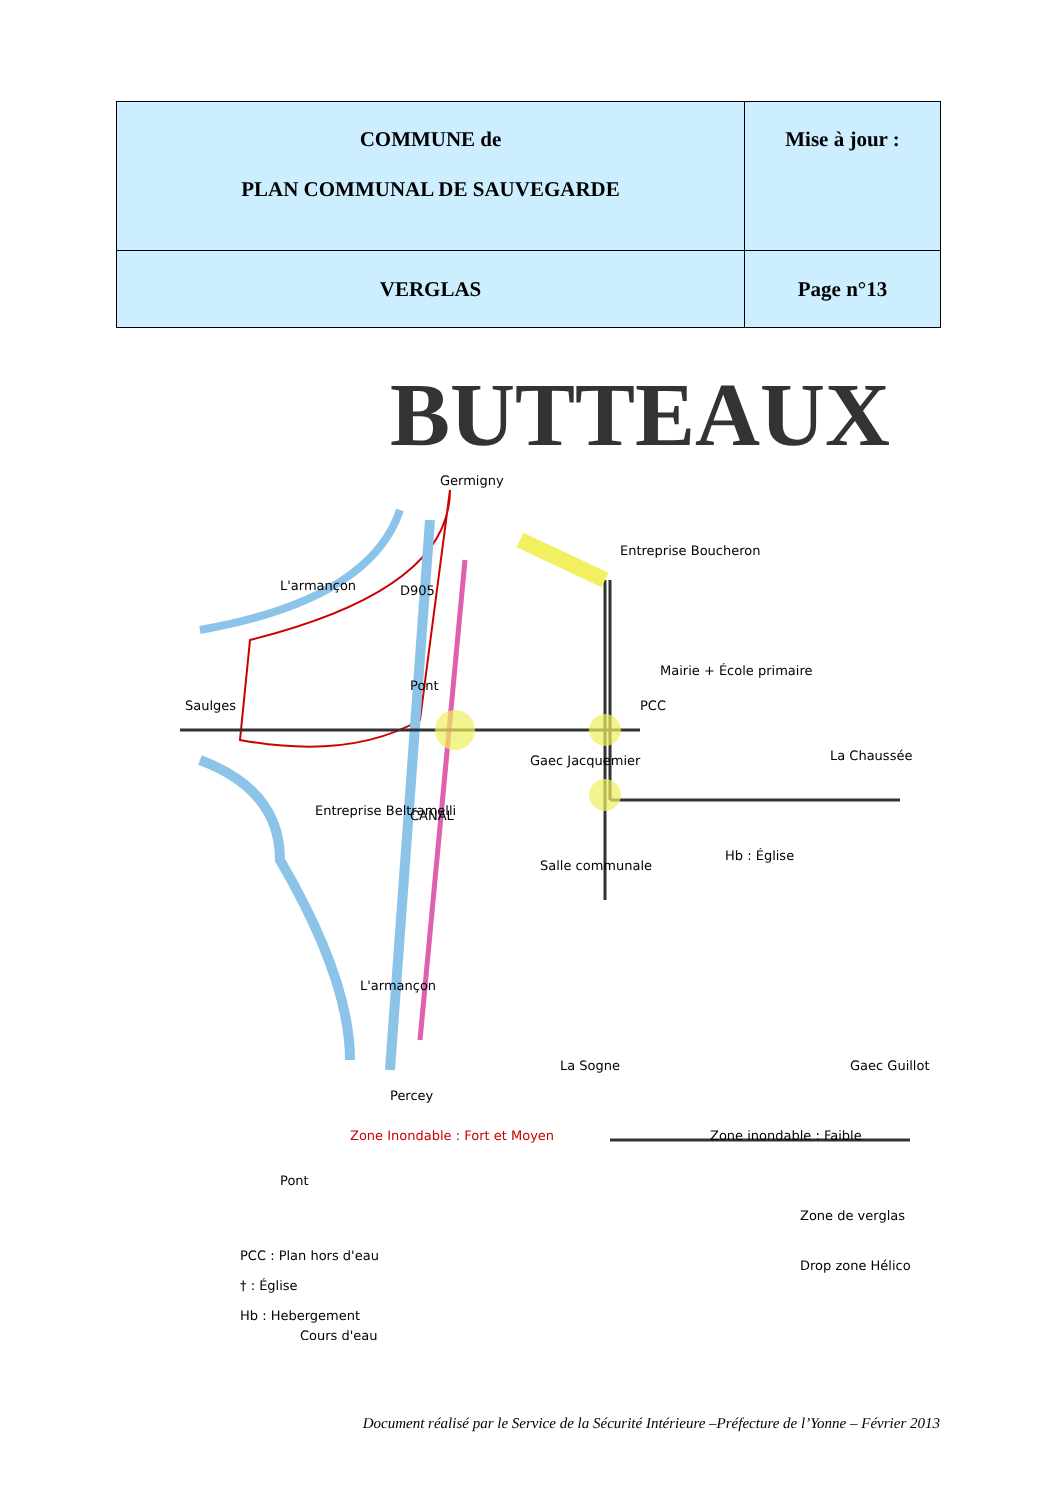| COMMUNE de PLAN COMMUNAL DE SAUVEGARDE | Mise à jour : |
| VERGLAS | Page n°13 |
BUTTEAUX
Germigny
Entreprise Boucheron
Mairie + École primaire
PCC
La Chaussée
Gaec Jacquemier
Saulges
L'armançon
D905
Pont
Entreprise Beltramelli
CANAL
Salle communale
Hb : Église
L'armançon
La Sogne
Gaec Guillot
Percey
Zone Inondable : Fort et Moyen
Zone inondable : Faible
Pont
Zone de verglas
Drop zone Hélico
PCC : Plan hors d'eau
† : Église
Hb : Hebergement
Cours d'eau
Document réalisé par le Service de la Sécurité Intérieure –Préfecture de l’Yonne – Février 2013